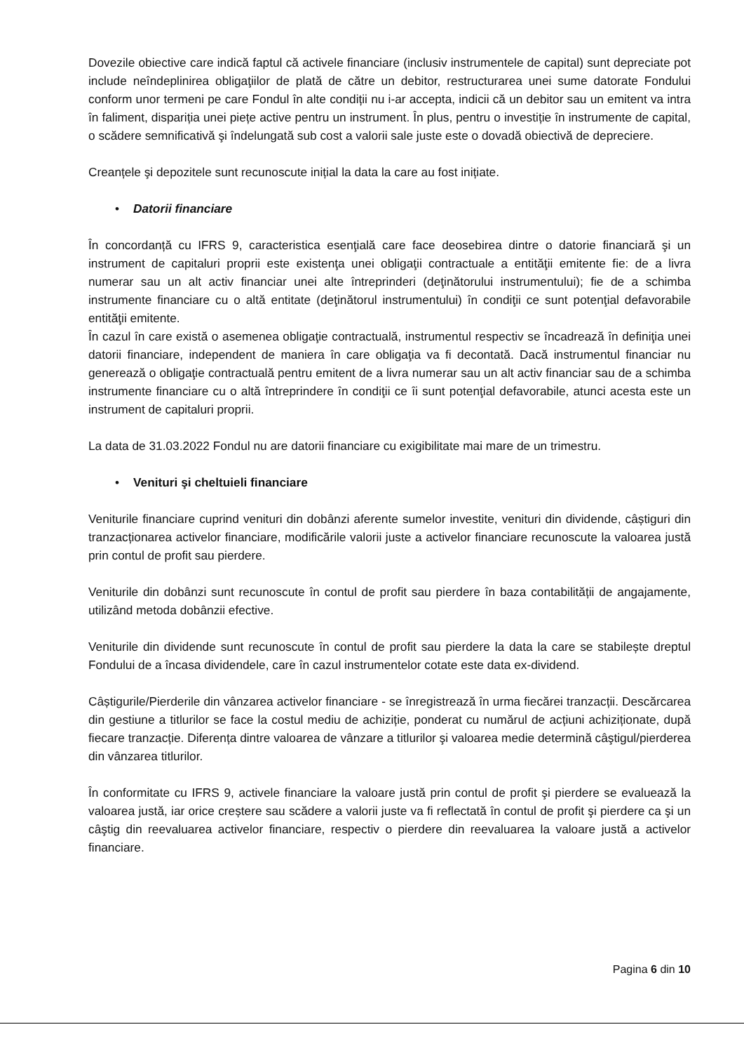Dovezile obiective care indică faptul că activele financiare (inclusiv instrumentele de capital) sunt depreciate pot include neîndeplinirea obligaţiilor de plată de către un debitor, restructurarea unei sume datorate Fondului conform unor termeni pe care Fondul în alte condiții nu i-ar accepta, indicii că un debitor sau un emitent va intra în faliment, dispariția unei piețe active pentru un instrument. În plus, pentru o investiție în instrumente de capital, o scădere semnificativă şi îndelungată sub cost a valorii sale juste este o dovadă obiectivă de depreciere.
Creanțele şi depozitele sunt recunoscute inițial la data la care au fost inițiate.
• Datorii financiare
În concordanță cu IFRS 9, caracteristica esenţială care face deosebirea dintre o datorie financiară şi un instrument de capitaluri proprii este existenţa unei obligaţii contractuale a entităţii emitente fie: de a livra numerar sau un alt activ financiar unei alte întreprinderi (deţinătorului instrumentului); fie de a schimba instrumente financiare cu o altă entitate (deţinătorul instrumentului) în condiţii ce sunt potenţial defavorabile entităţii emitente.
În cazul în care există o asemenea obligaţie contractuală, instrumentul respectiv se încadrează în definiţia unei datorii financiare, independent de maniera în care obligaţia va fi decontată. Dacă instrumentul financiar nu generează o obligaţie contractuală pentru emitent de a livra numerar sau un alt activ financiar sau de a schimba instrumente financiare cu o altă întreprindere în condiţii ce îi sunt potenţial defavorabile, atunci acesta este un instrument de capitaluri proprii.
La data de 31.03.2022 Fondul nu are datorii financiare cu exigibilitate mai mare de un trimestru.
• Venituri şi cheltuieli financiare
Veniturile financiare cuprind venituri din dobânzi aferente sumelor investite, venituri din dividende, câștiguri din tranzacționarea activelor financiare, modificările valorii juste a activelor financiare recunoscute la valoarea justă prin contul de profit sau pierdere.
Veniturile din dobânzi sunt recunoscute în contul de profit sau pierdere în baza contabilității de angajamente, utilizând metoda dobânzii efective.
Veniturile din dividende sunt recunoscute în contul de profit sau pierdere la data la care se stabilește dreptul Fondului de a încasa dividendele, care în cazul instrumentelor cotate este data ex-dividend.
Câștigurile/Pierderile din vânzarea activelor financiare - se înregistrează în urma fiecărei tranzacții. Descărcarea din gestiune a titlurilor se face la costul mediu de achiziție, ponderat cu numărul de acțiuni achiziționate, după fiecare tranzacție. Diferența dintre valoarea de vânzare a titlurilor şi valoarea medie determină câştigul/pierderea din vânzarea titlurilor.
În conformitate cu IFRS 9, activele financiare la valoare justă prin contul de profit şi pierdere se evaluează la valoarea justă, iar orice creștere sau scădere a valorii juste va fi reflectată în contul de profit şi pierdere ca şi un câştig din reevaluarea activelor financiare, respectiv o pierdere din reevaluarea la valoare justă a activelor financiare.
Pagina 6 din 10